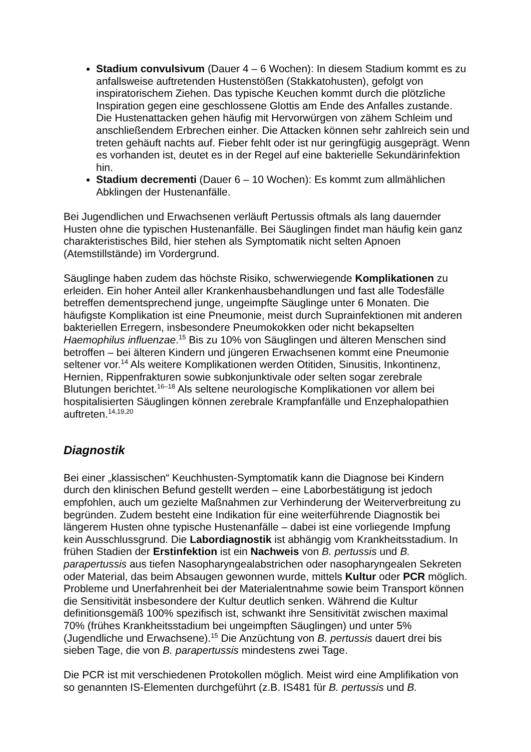Stadium convulsivum (Dauer 4 – 6 Wochen): In diesem Stadium kommt es zu anfallsweise auftretenden Hustenstößen (Stakkatohusten), gefolgt von inspiratorischem Ziehen. Das typische Keuchen kommt durch die plötzliche Inspiration gegen eine geschlossene Glottis am Ende des Anfalles zustande. Die Hustenattacken gehen häufig mit Hervorwürgen von zähem Schleim und anschließendem Erbrechen einher. Die Attacken können sehr zahlreich sein und treten gehäuft nachts auf. Fieber fehlt oder ist nur geringfügig ausgeprägt. Wenn es vorhanden ist, deutet es in der Regel auf eine bakterielle Sekundärinfektion hin.
Stadium decrementi (Dauer 6 – 10 Wochen): Es kommt zum allmählichen Abklingen der Hustenanfälle.
Bei Jugendlichen und Erwachsenen verläuft Pertussis oftmals als lang dauernder Husten ohne die typischen Hustenanfälle. Bei Säuglingen findet man häufig kein ganz charakteristisches Bild, hier stehen als Symptomatik nicht selten Apnoen (Atemstillstände) im Vordergrund.
Säuglinge haben zudem das höchste Risiko, schwerwiegende Komplikationen zu erleiden. Ein hoher Anteil aller Krankenhausbehandlungen und fast alle Todesfälle betreffen dementsprechend junge, ungeimpfte Säuglinge unter 6 Monaten. Die häufigste Komplikation ist eine Pneumonie, meist durch Suprainfektionen mit anderen bakteriellen Erregern, insbesondere Pneumokokken oder nicht bekapselten Haemophilus influenzae.<sup>15</sup> Bis zu 10% von Säuglingen und älteren Menschen sind betroffen – bei älteren Kindern und jüngeren Erwachsenen kommt eine Pneumonie seltener vor.<sup>14</sup> Als weitere Komplikationen werden Otitiden, Sinusitis, Inkontinenz, Hernien, Rippenfrakturen sowie subkonjunktivale oder selten sogar zerebrale Blutungen berichtet.<sup>16–18</sup> Als seltene neurologische Komplikationen vor allem bei hospitalisierten Säuglingen können zerebrale Krampfanfälle und Enzephalopathien auftreten.<sup>14,19,20</sup>
Diagnostik
Bei einer „klassischen“ Keuchhusten-Symptomatik kann die Diagnose bei Kindern durch den klinischen Befund gestellt werden – eine Laborbestätigung ist jedoch empfohlen, auch um gezielte Maßnahmen zur Verhinderung der Weiterverbreitung zu begründen. Zudem besteht eine Indikation für eine weiterführende Diagnostik bei längerem Husten ohne typische Hustenanfälle – dabei ist eine vorliegende Impfung kein Ausschlussgrund. Die Labordiagnostik ist abhängig vom Krankheitsstadium. In frühen Stadien der Erstinfektion ist ein Nachweis von B. pertussis und B. parapertussis aus tiefen Nasopharyngealabstrichen oder nasopharyngealen Sekreten oder Material, das beim Absaugen gewonnen wurde, mittels Kultur oder PCR möglich. Probleme und Unerfahrenheit bei der Materialentnahme sowie beim Transport können die Sensitivität insbesondere der Kultur deutlich senken. Während die Kultur definitionsgemäß 100% spezifisch ist, schwankt ihre Sensitivität zwischen maximal 70% (frühes Krankheitsstadium bei ungeimpften Säuglingen) und unter 5% (Jugendliche und Erwachsene).<sup>15</sup> Die Anzüchtung von B. pertussis dauert drei bis sieben Tage, die von B. parapertussis mindestens zwei Tage.
Die PCR ist mit verschiedenen Protokollen möglich. Meist wird eine Amplifikation von so genannten IS-Elementen durchgeführt (z.B. IS481 für B. pertussis und B.